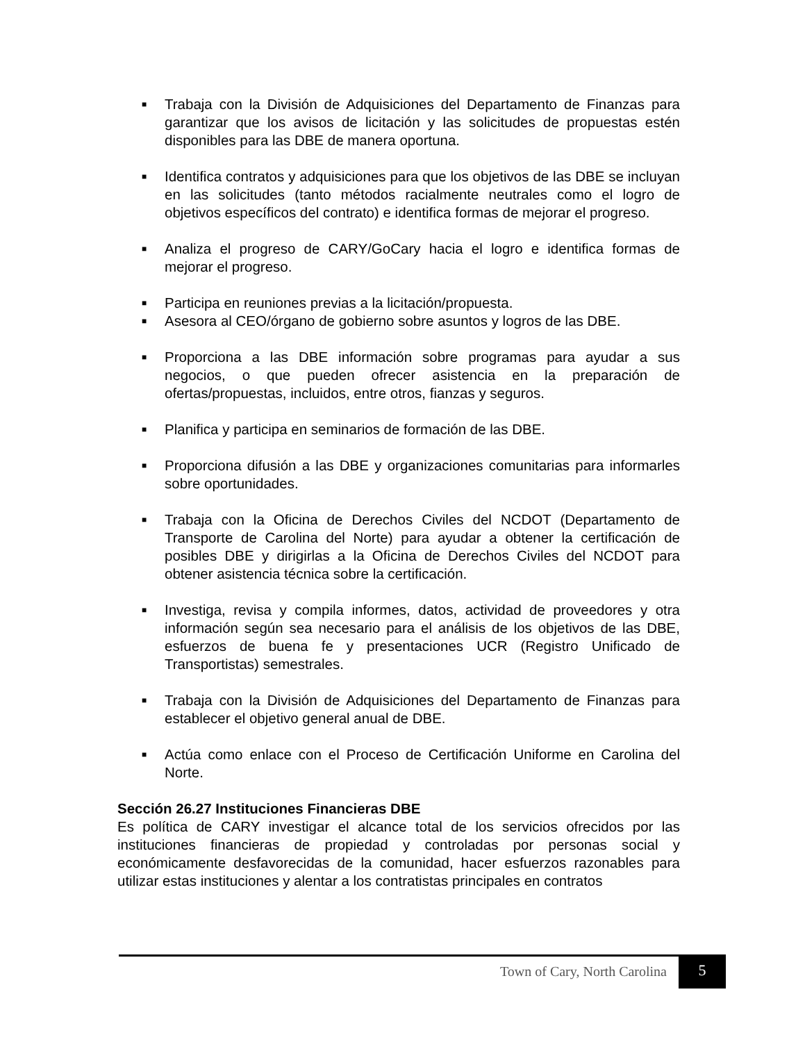■ Trabaja con la División de Adquisiciones del Departamento de Finanzas para garantizar que los avisos de licitación y las solicitudes de propuestas estén disponibles para las DBE de manera oportuna.
■ Identifica contratos y adquisiciones para que los objetivos de las DBE se incluyan en las solicitudes (tanto métodos racialmente neutrales como el logro de objetivos específicos del contrato) e identifica formas de mejorar el progreso.
■ Analiza el progreso de CARY/GoCary hacia el logro e identifica formas de mejorar el progreso.
■ Participa en reuniones previas a la licitación/propuesta.
■ Asesora al CEO/órgano de gobierno sobre asuntos y logros de las DBE.
■ Proporciona a las DBE información sobre programas para ayudar a sus negocios, o que pueden ofrecer asistencia en la preparación de ofertas/propuestas, incluidos, entre otros, fianzas y seguros.
■ Planifica y participa en seminarios de formación de las DBE.
■ Proporciona difusión a las DBE y organizaciones comunitarias para informarles sobre oportunidades.
■ Trabaja con la Oficina de Derechos Civiles del NCDOT (Departamento de Transporte de Carolina del Norte) para ayudar a obtener la certificación de posibles DBE y dirigirlas a la Oficina de Derechos Civiles del NCDOT para obtener asistencia técnica sobre la certificación.
■ Investiga, revisa y compila informes, datos, actividad de proveedores y otra información según sea necesario para el análisis de los objetivos de las DBE, esfuerzos de buena fe y presentaciones UCR (Registro Unificado de Transportistas) semestrales.
■ Trabaja con la División de Adquisiciones del Departamento de Finanzas para establecer el objetivo general anual de DBE.
■ Actúa como enlace con el Proceso de Certificación Uniforme en Carolina del Norte.
Sección 26.27 Instituciones Financieras DBE
Es política de CARY investigar el alcance total de los servicios ofrecidos por las instituciones financieras de propiedad y controladas por personas social y económicamente desfavorecidas de la comunidad, hacer esfuerzos razonables para utilizar estas instituciones y alentar a los contratistas principales en contratos
Town of Cary, North Carolina 5